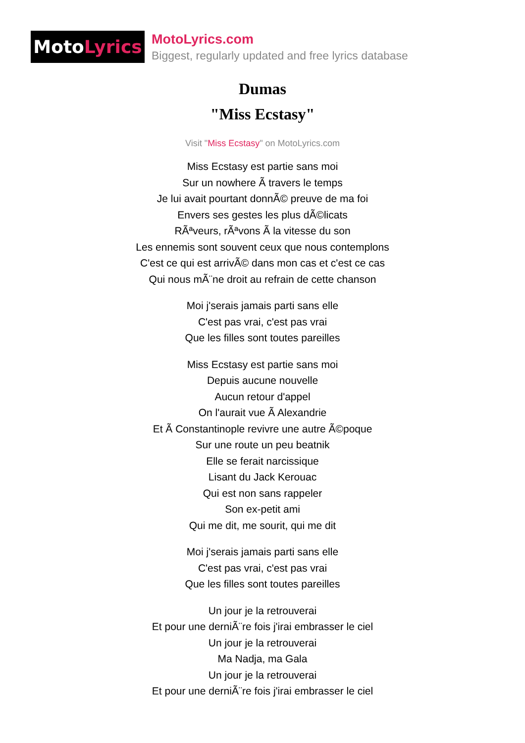Moto Lyrics
MotoLyrics.com
Biggest, regularly updated and free lyrics database
Dumas
"Miss Ecstasy"
Visit "Miss Ecstasy" on MotoLyrics.com
Miss Ecstasy est partie sans moi
Sur un nowhere Ã travers le temps
Je lui avait pourtant donnÃ© preuve de ma foi
Envers ses gestes les plus dÃ©licats
RÃªveurs, rÃªvons Ã la vitesse du son
Les ennemis sont souvent ceux que nous contemplons
C'est ce qui est arrivÃ© dans mon cas et c'est ce cas
Qui nous mÃ¨ne droit au refrain de cette chanson
Moi j'serais jamais parti sans elle
C'est pas vrai, c'est pas vrai
Que les filles sont toutes pareilles
Miss Ecstasy est partie sans moi
Depuis aucune nouvelle
Aucun retour d'appel
On l'aurait vue Ã Alexandrie
Et Ã Constantinople revivre une autre Ã©poque
Sur une route un peu beatnik
Elle se ferait narcissique
Lisant du Jack Kerouac
Qui est non sans rappeler
Son ex-petit ami
Qui me dit, me sourit, qui me dit
Moi j'serais jamais parti sans elle
C'est pas vrai, c'est pas vrai
Que les filles sont toutes pareilles
Un jour je la retrouverai
Et pour une derniÃ¨re fois j'irai embrasser le ciel
Un jour je la retrouverai
Ma Nadja, ma Gala
Un jour je la retrouverai
Et pour une derniÃ¨re fois j'irai embrasser le ciel